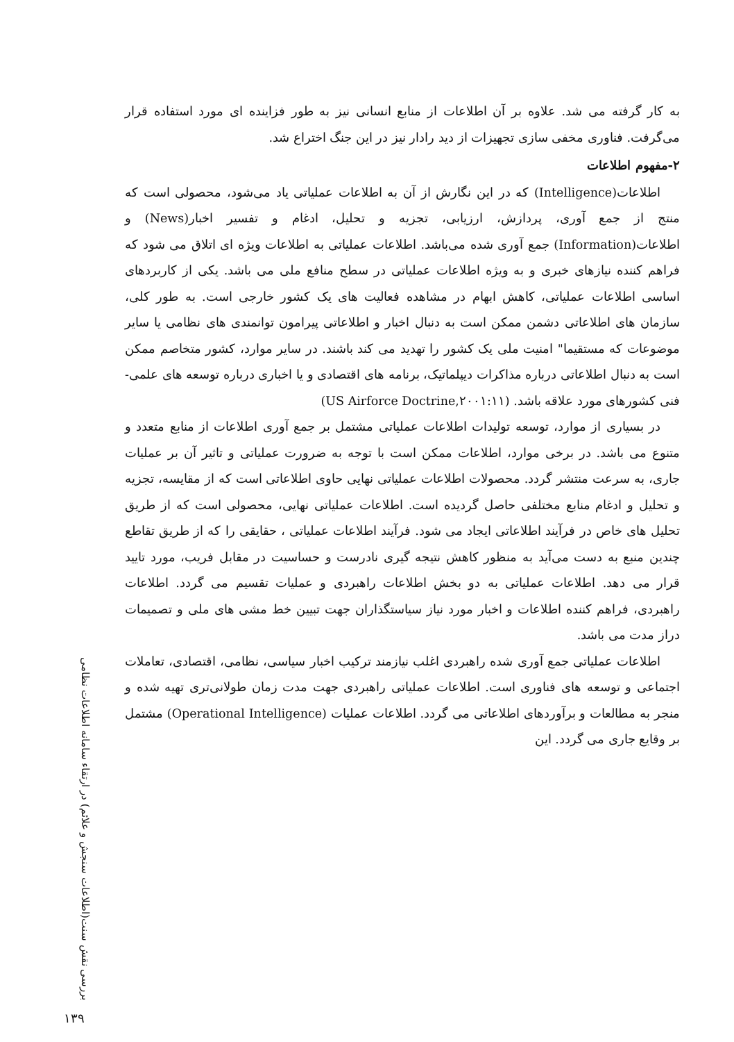به کار گرفته می شد. علاوه بر آن اطلاعات از منابع انسانی نیز به طور فزاینده ای مورد استفاده قرار می‌گرفت. فناوری مخفی سازی تجهیزات از دید رادار نیز در این جنگ اختراع شد.
۲-مفهوم اطلاعات
اطلاعات(Intelligence) که در این نگارش از آن به اطلاعات عملیاتی یاد می‌شود، محصولی است که منتج از جمع آوری، پردازش، ارزیابی، تجزیه و تحلیل، ادغام و تفسیر اخبار(News) و اطلاعات(Information) جمع آوری شده می‌باشد. اطلاعات عملیاتی به اطلاعات ویژه ای اتلاق می شود که فراهم کننده نیازهای خبری و به ویژه اطلاعات عملیاتی در سطح منافع ملی می باشد. یکی از کاربردهای اساسی اطلاعات عملیاتی، کاهش ابهام در مشاهده فعالیت های یک کشور خارجی است. به طور کلی، سازمان های اطلاعاتی دشمن ممکن است به دنبال اخبار و اطلاعاتی پیرامون توانمندی های نظامی یا سایر موضوعات که مستقیما" امنیت ملی یک کشور را تهدید می کند باشند. در سایر موارد، کشور متخاصم ممکن است به دنبال اطلاعاتی درباره مذاکرات دیپلماتیک، برنامه های اقتصادی و یا اخباری درباره توسعه های علمی- فنی کشورهای مورد علاقه باشد. (US Airforce Doctrine,۲۰۰۱:۱۱)
در بسیاری از موارد، توسعه تولیدات اطلاعات عملیاتی مشتمل بر جمع آوری اطلاعات از منابع متعدد و متنوع می باشد. در برخی موارد، اطلاعات ممکن است با توجه به ضرورت عملیاتی و تاثیر آن بر عملیات جاری، به سرعت منتشر گردد. محصولات اطلاعات عملیاتی نهایی حاوی اطلاعاتی است که از مقایسه، تجزیه و تحلیل و ادغام منابع مختلفی حاصل گردیده است. اطلاعات عملیاتی نهایی، محصولی است که از طریق تحلیل های خاص در فرآیند اطلاعاتی ایجاد می شود. فرآیند اطلاعات عملیاتی ، حقایقی را که از طریق تقاطع چندین منبع به دست می‌آید به منظور کاهش نتیجه گیری نادرست و حساسیت در مقابل فریب، مورد تایید قرار می دهد. اطلاعات عملیاتی به دو بخش اطلاعات راهبردی و عملیات تقسیم می گردد. اطلاعات راهبردی، فراهم کننده اطلاعات و اخبار مورد نیاز سیاستگذاران جهت تبیین خط مشی های ملی و تصمیمات دراز مدت می باشد.
اطلاعات عملیاتی جمع آوری شده راهبردی اغلب نیازمند ترکیب اخبار سیاسی، نظامی، اقتصادی، تعاملات اجتماعی و توسعه های فناوری است. اطلاعات عملیاتی راهبردی جهت مدت زمان طولانی‌تری تهیه شده و منجر به مطالعات و برآوردهای اطلاعاتی می گردد. اطلاعات عملیات (Operational Intelligence) مشتمل بر وقایع جاری می گردد. این
بررسی نقش سنت(اطلاعات سنجش و علائم) در ارتقاء سامانه اطلاعات نظامی
۱۳۹